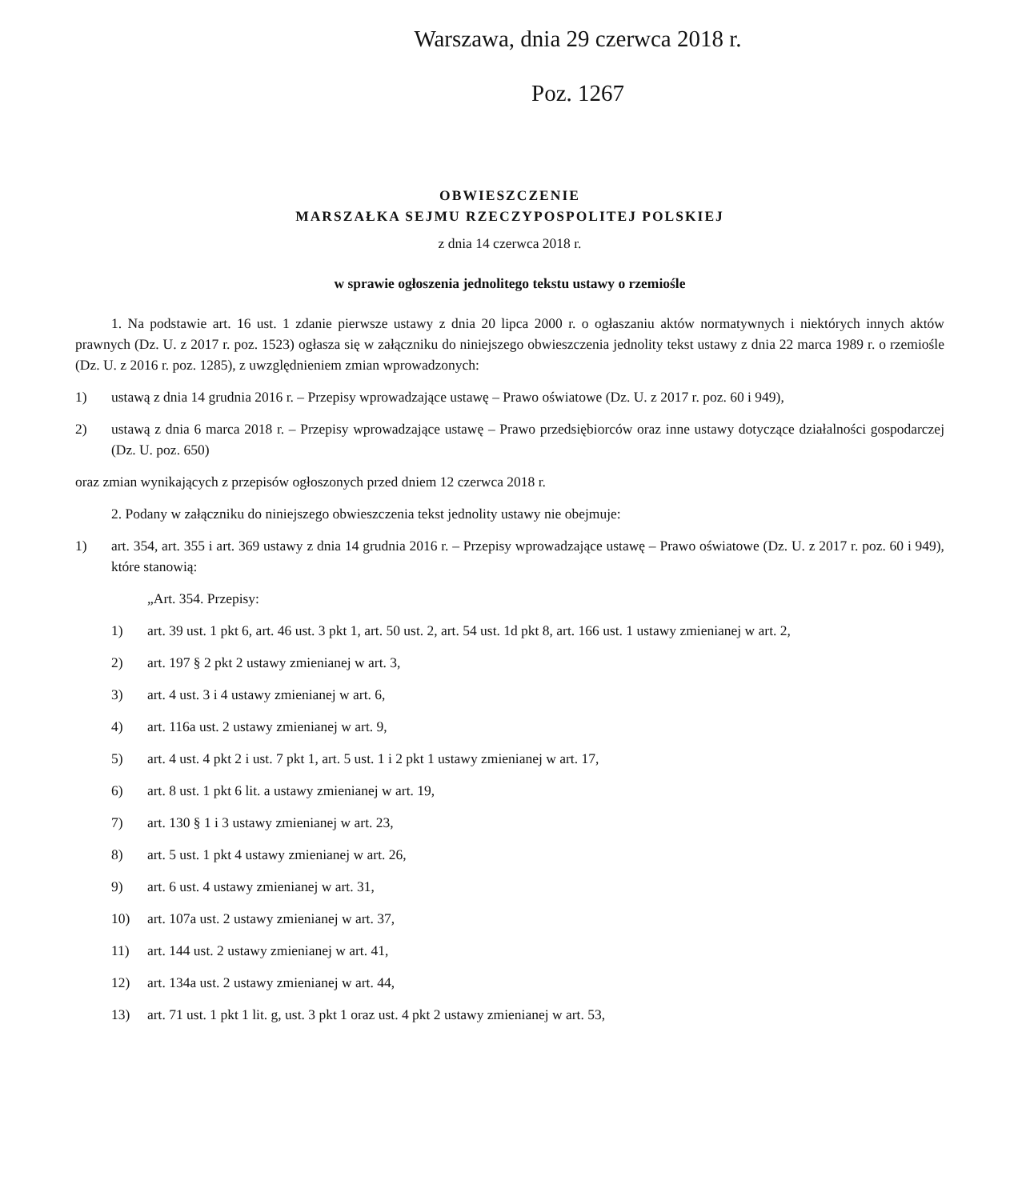Warszawa, dnia 29 czerwca 2018 r.
Poz. 1267
OBWIESZCZENIE
MARSZAŁKA SEJMU RZECZYPOSPOLITEJ POLSKIEJ
z dnia 14 czerwca 2018 r.
w sprawie ogłoszenia jednolitego tekstu ustawy o rzemiośle
1. Na podstawie art. 16 ust. 1 zdanie pierwsze ustawy z dnia 20 lipca 2000 r. o ogłaszaniu aktów normatywnych i niektórych innych aktów prawnych (Dz. U. z 2017 r. poz. 1523) ogłasza się w załączniku do niniejszego obwieszczenia jednolity tekst ustawy z dnia 22 marca 1989 r. o rzemiośle (Dz. U. z 2016 r. poz. 1285), z uwzględnieniem zmian wprowadzonych:
1) ustawą z dnia 14 grudnia 2016 r. – Przepisy wprowadzające ustawę – Prawo oświatowe (Dz. U. z 2017 r. poz. 60 i 949),
2) ustawą z dnia 6 marca 2018 r. – Przepisy wprowadzające ustawę – Prawo przedsiębiorców oraz inne ustawy dotyczące działalności gospodarczej (Dz. U. poz. 650)
oraz zmian wynikających z przepisów ogłoszonych przed dniem 12 czerwca 2018 r.
2. Podany w załączniku do niniejszego obwieszczenia tekst jednolity ustawy nie obejmuje:
1) art. 354, art. 355 i art. 369 ustawy z dnia 14 grudnia 2016 r. – Przepisy wprowadzające ustawę – Prawo oświatowe (Dz. U. z 2017 r. poz. 60 i 949), które stanowią:
„Art. 354. Przepisy:
1) art. 39 ust. 1 pkt 6, art. 46 ust. 3 pkt 1, art. 50 ust. 2, art. 54 ust. 1d pkt 8, art. 166 ust. 1 ustawy zmienianej w art. 2,
2) art. 197 § 2 pkt 2 ustawy zmienianej w art. 3,
3) art. 4 ust. 3 i 4 ustawy zmienianej w art. 6,
4) art. 116a ust. 2 ustawy zmienianej w art. 9,
5) art. 4 ust. 4 pkt 2 i ust. 7 pkt 1, art. 5 ust. 1 i 2 pkt 1 ustawy zmienianej w art. 17,
6) art. 8 ust. 1 pkt 6 lit. a ustawy zmienianej w art. 19,
7) art. 130 § 1 i 3 ustawy zmienianej w art. 23,
8) art. 5 ust. 1 pkt 4 ustawy zmienianej w art. 26,
9) art. 6 ust. 4 ustawy zmienianej w art. 31,
10) art. 107a ust. 2 ustawy zmienianej w art. 37,
11) art. 144 ust. 2 ustawy zmienianej w art. 41,
12) art. 134a ust. 2 ustawy zmienianej w art. 44,
13) art. 71 ust. 1 pkt 1 lit. g, ust. 3 pkt 1 oraz ust. 4 pkt 2 ustawy zmienianej w art. 53,